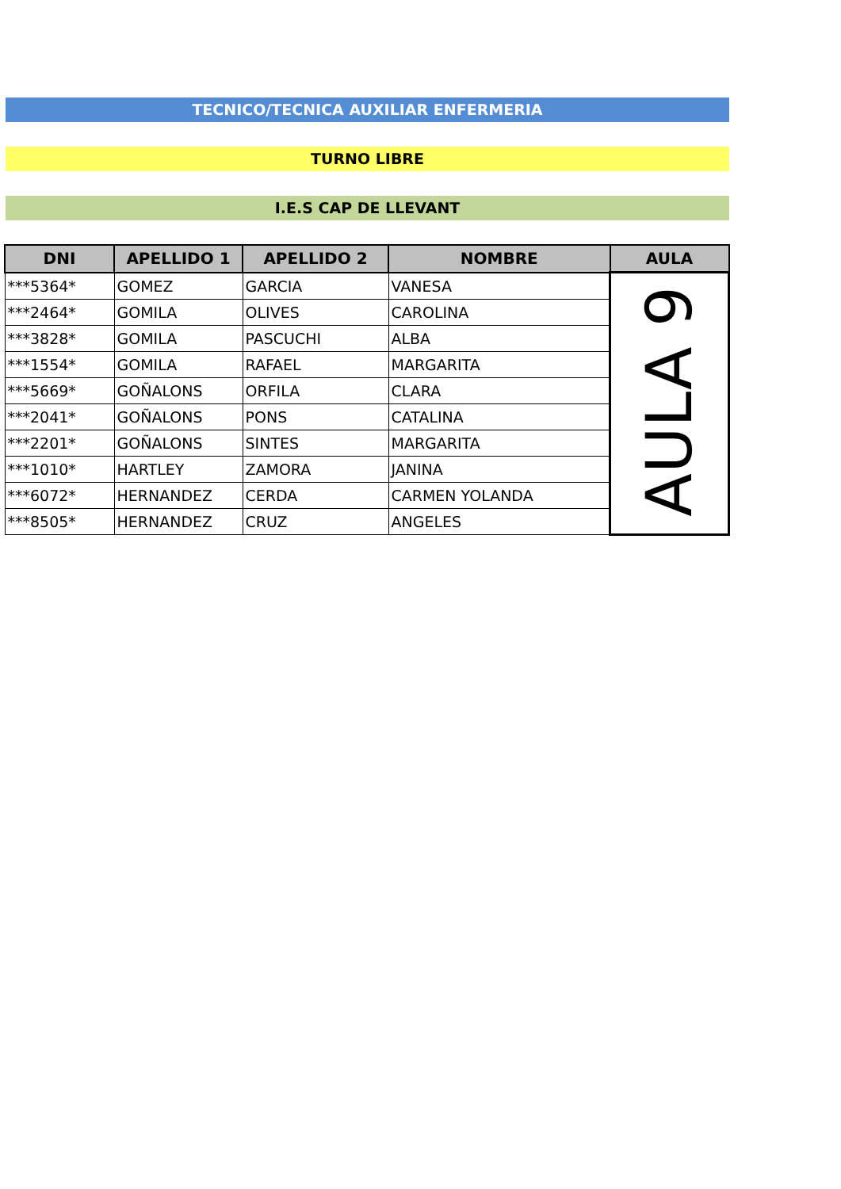TECNICO/TECNICA AUXILIAR ENFERMERIA
TURNO LIBRE
I.E.S CAP DE LLEVANT
| DNI | APELLIDO 1 | APELLIDO 2 | NOMBRE | AULA |
| --- | --- | --- | --- | --- |
| ***5364* | GOMEZ | GARCIA | VANESA | AULA 9 |
| ***2464* | GOMILA | OLIVES | CAROLINA | |
| ***3828* | GOMILA | PASCUCHI | ALBA | |
| ***1554* | GOMILA | RAFAEL | MARGARITA | |
| ***5669* | GOÑALONS | ORFILA | CLARA | |
| ***2041* | GOÑALONS | PONS | CATALINA | |
| ***2201* | GOÑALONS | SINTES | MARGARITA | |
| ***1010* | HARTLEY | ZAMORA | JANINA | |
| ***6072* | HERNANDEZ | CERDA | CARMEN YOLANDA | |
| ***8505* | HERNANDEZ | CRUZ | ANGELES | |